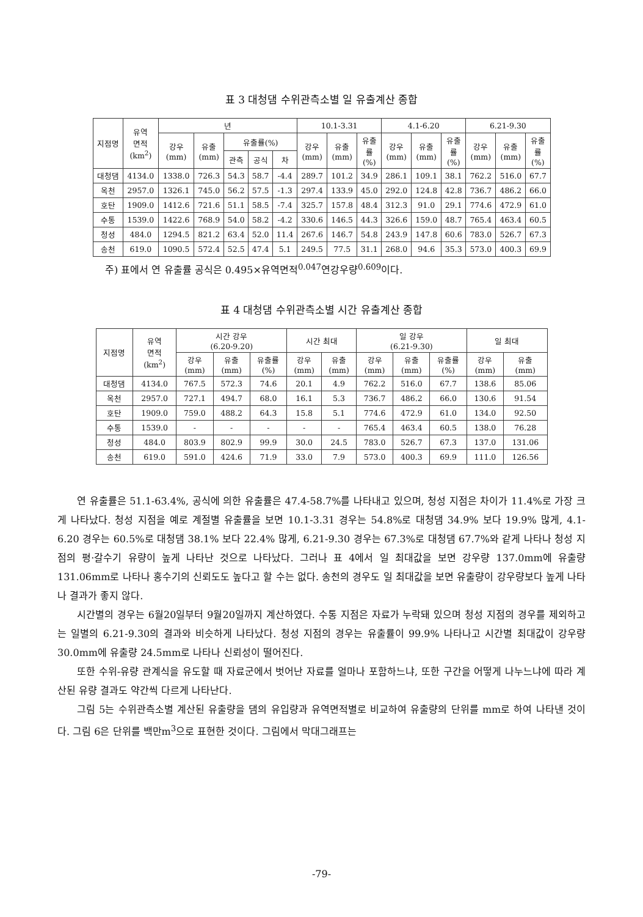표 3 대청댐 수위관측소별 일 유출계산 종합
| 지점명 | 유역 면적 (km<sup>2</sup>) | 년 | | | | | 10.1-3.31 | | | 4.1-6.20 | | | 6.21-9.30 | | |
| --- | --- | --- | --- | --- | --- | --- | --- | --- | --- | --- | --- | --- | --- | --- | --- |
| | | 강우 (mm) | 유출 (mm) | 유출률(%) | | | 강우 (mm) | 유출 (mm) | 유출 률 (%) | 강우 (mm) | 유출 (mm) | 유출 률 (%) | 강우 (mm) | 유출 (mm) | 유출 률 (%) |
| | | | | 관측 | 공식 | 차 | | | | | | | | | |
| 대청댐 | 4134.0 | 1338.0 | 726.3 | 54.3 | 58.7 | -4.4 | 289.7 | 101.2 | 34.9 | 286.1 | 109.1 | 38.1 | 762.2 | 516.0 | 67.7 |
| 옥천 | 2957.0 | 1326.1 | 745.0 | 56.2 | 57.5 | -1.3 | 297.4 | 133.9 | 45.0 | 292.0 | 124.8 | 42.8 | 736.7 | 486.2 | 66.0 |
| 호탄 | 1909.0 | 1412.6 | 721.6 | 51.1 | 58.5 | -7.4 | 325.7 | 157.8 | 48.4 | 312.3 | 91.0 | 29.1 | 774.6 | 472.9 | 61.0 |
| 수통 | 1539.0 | 1422.6 | 768.9 | 54.0 | 58.2 | -4.2 | 330.6 | 146.5 | 44.3 | 326.6 | 159.0 | 48.7 | 765.4 | 463.4 | 60.5 |
| 청성 | 484.0 | 1294.5 | 821.2 | 63.4 | 52.0 | 11.4 | 267.6 | 146.7 | 54.8 | 243.9 | 147.8 | 60.6 | 783.0 | 526.7 | 67.3 |
| 송천 | 619.0 | 1090.5 | 572.4 | 52.5 | 47.4 | 5.1 | 249.5 | 77.5 | 31.1 | 268.0 | 94.6 | 35.3 | 573.0 | 400.3 | 69.9 |
주) 표에서 연 유출률 공식은 0.495×유역면적<sup>0.047</sup>연강우량<sup>0.609</sup>이다.
표 4 대청댐 수위관측소별 시간 유출계산 종합
| 지점명 | 유역 면적 (km<sup>2</sup>) | 시간 강우 (6.20-9.20) | | | 시간 최대 | | 일 강우 (6.21-9.30) | | | 일 최대 | |
| --- | --- | --- | --- | --- | --- | --- | --- | --- | --- | --- | --- |
| | | 강우 (mm) | 유출 (mm) | 유출률 (%) | 강우 (mm) | 유출 (mm) | 강우 (mm) | 유출 (mm) | 유출률 (%) | 강우 (mm) | 유출 (mm) |
| 대청댐 | 4134.0 | 767.5 | 572.3 | 74.6 | 20.1 | 4.9 | 762.2 | 516.0 | 67.7 | 138.6 | 85.06 |
| 옥천 | 2957.0 | 727.1 | 494.7 | 68.0 | 16.1 | 5.3 | 736.7 | 486.2 | 66.0 | 130.6 | 91.54 |
| 호탄 | 1909.0 | 759.0 | 488.2 | 64.3 | 15.8 | 5.1 | 774.6 | 472.9 | 61.0 | 134.0 | 92.50 |
| 수통 | 1539.0 | - | - | - | - | - | 765.4 | 463.4 | 60.5 | 138.0 | 76.28 |
| 청성 | 484.0 | 803.9 | 802.9 | 99.9 | 30.0 | 24.5 | 783.0 | 526.7 | 67.3 | 137.0 | 131.06 |
| 송천 | 619.0 | 591.0 | 424.6 | 71.9 | 33.0 | 7.9 | 573.0 | 400.3 | 69.9 | 111.0 | 126.56 |
연 유출률은 51.1-63.4%, 공식에 의한 유출률은 47.4-58.7%를 나타내고 있으며, 청성 지점은 차이가 11.4%로 가장 크게 나타났다. 청성 지점을 예로 계절별 유출률을 보면 10.1-3.31 경우는 54.8%로 대청댐 34.9% 보다 19.9% 많게, 4.1-6.20 경우는 60.5%로 대청댐 38.1% 보다 22.4% 많게, 6.21-9.30 경우는 67.3%로 대청댐 67.7%와 같게 나타나 청성 지점의 평·갈수기 유량이 높게 나타난 것으로 나타났다. 그러나 표 4에서 일 최대값을 보면 강우량 137.0mm에 유출량 131.06mm로 나타나 홍수기의 신뢰도도 높다고 할 수는 없다. 송천의 경우도 일 최대값을 보면 유출량이 강우량보다 높게 나타나 결과가 좋지 않다.
시간별의 경우는 6월20일부터 9월20일까지 계산하였다. 수통 지점은 자료가 누락돼 있으며 청성 지점의 경우를 제외하고는 일별의 6.21-9.30의 결과와 비슷하게 나타났다. 청성 지점의 경우는 유출률이 99.9% 나타나고 시간별 최대값이 강우량 30.0mm에 유출량 24.5mm로 나타나 신뢰성이 떨어진다.
또한 수위-유량 관계식을 유도할 때 자료군에서 벗어난 자료를 얼마나 포함하느냐, 또한 구간을 어떻게 나누느냐에 따라 계산된 유량 결과도 약간씩 다르게 나타난다.
그림 5는 수위관측소별 계산된 유출량을 댐의 유입량과 유역면적별로 비교하여 유출량의 단위를 mm로 하여 나타낸 것이다. 그림 6은 단위를 백만m<sup>3</sup>으로 표현한 것이다. 그림에서 막대그래프는
-79-